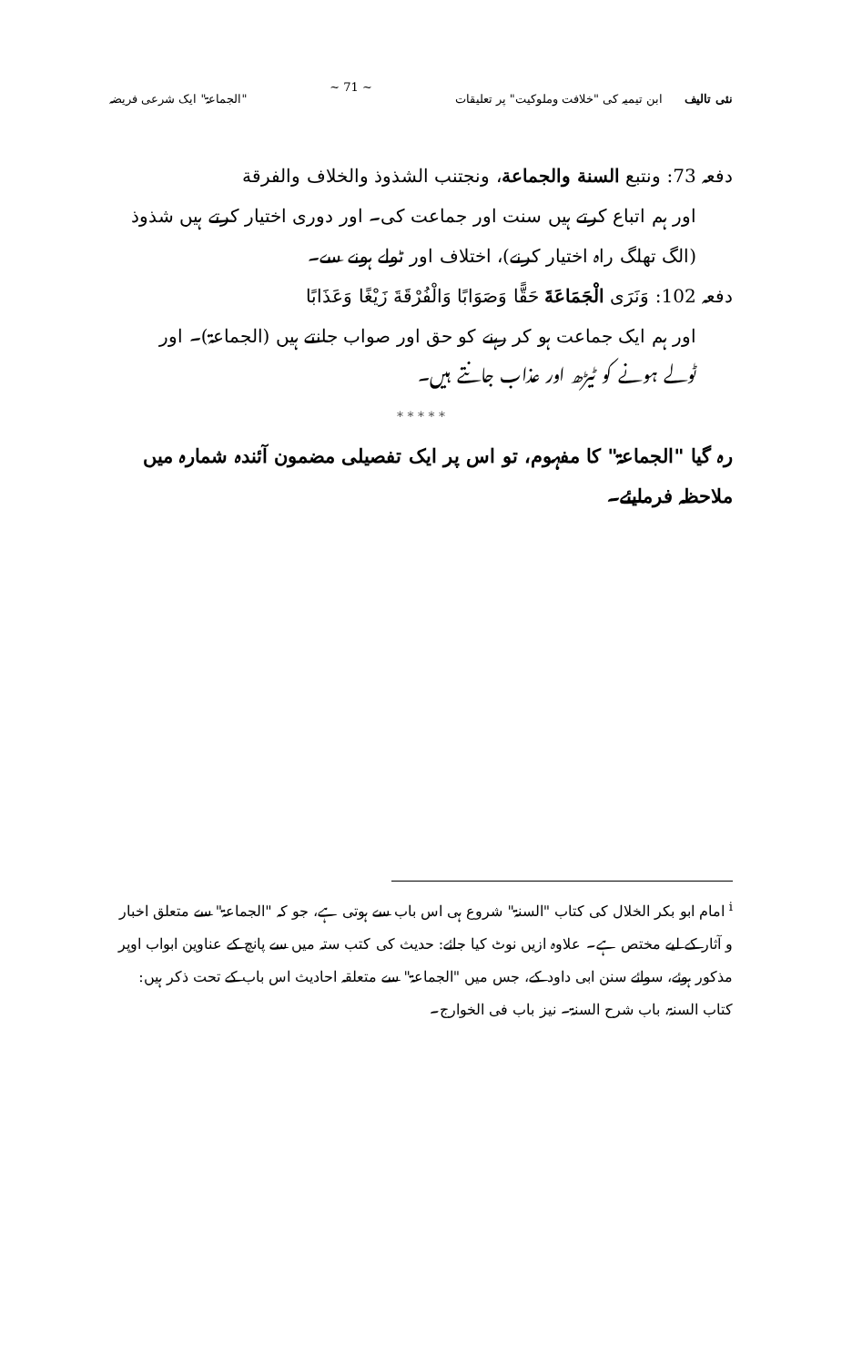نئی تالیف ابن تیمیہ کی "خلافت وملوکیت" پر تعلیقات
~ 71 ~ "الجماعۃ" ایک شرعی فریضہ
دفعہ 73: ونتبع السنة والجماعة، ونجتنب الشذوذ والخلاف والفرقة
اور ہم اتباع کرتے ہیں سنت اور جماعت کی۔ اور دوری اختیار کرتے ہیں شذوذ
(الگ تھلگ راہ اختیار کرنے)، اختلاف اور ٹولے ہونے سے۔
دفعہ 102: وَنَرَى الْجَمَاعَةَ حَقًّا وَصَوَابًا وَالْفُرْقَةَ زَيْغًا وَعَذَابًا
اور ہم ایک جماعت ہو کر رہنے کو حق اور صواب جانتے ہیں (الجماعۃ)۔ اور
ٹولے ہونے کو ٹیڑھ اور عذاب جانتے ہیں۔
* * * * *
رہ گیا "الجماعۃ" کا مفہوم، تو اس پر ایک تفصیلی مضمون آئندہ شمارہ میں ملاحظہ فرمایئے۔
<sup>i</sup> امام ابو بکر الخلال کی کتاب "السنۃ" شروع ہی اس باب سے ہوتی ہے، جو کہ "الجماعۃ" سے متعلق اخبار و آثار کے لیے مختص ہے۔ علاوہ ازیں نوٹ کیا جائے: حدیث کی کتب ستہ میں سے پانچ کے عناوین ابواب اوپر مذکور ہوئے، سوائے سنن ابی داود کے، جس میں "الجماعۃ" سے متعلقہ احادیث اس باب کے تحت ذکر ہیں: کتاب السنۃ، باب شرح السنۃ۔ نیز باب فی الخوارج۔